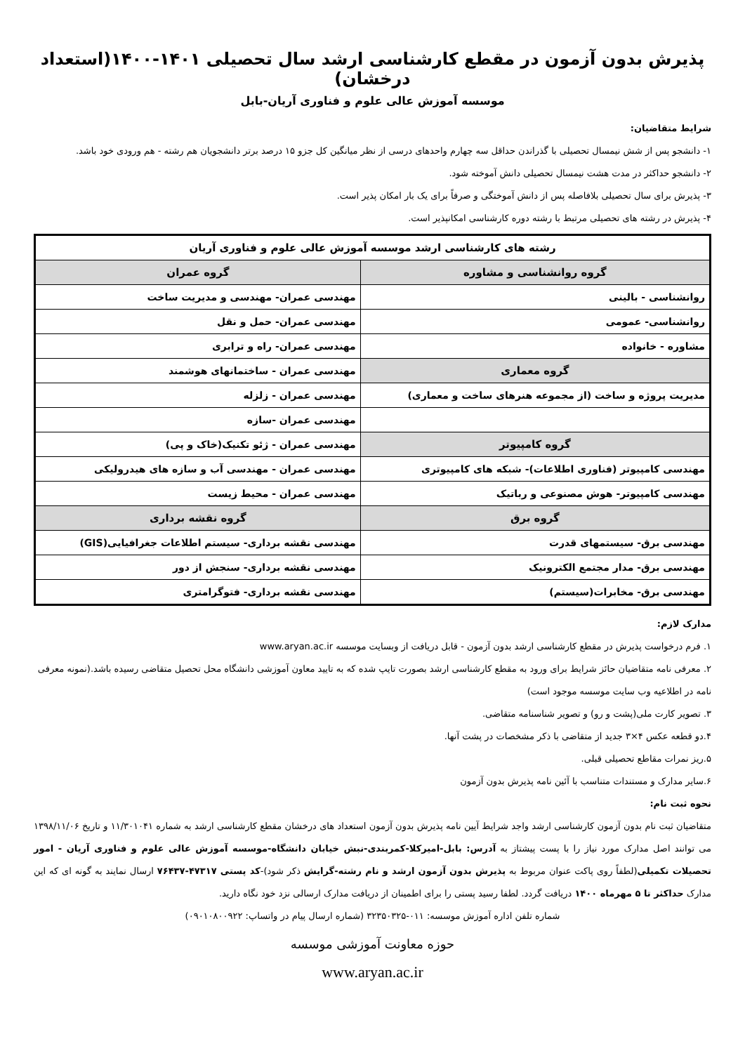پذیرش بدون آزمون در مقطع کارشناسی ارشد سال تحصیلی ۱۴۰۱-۱۴۰۰(استعداد درخشان)
موسسه آموزش عالی علوم و فناوری آریان-بابل
شرایط متقاضیان:
۱- دانشجو پس از شش نیمسال تحصیلی با گذراندن حداقل سه چهارم واحدهای درسی از نظر میانگین کل جزو ۱۵ درصد برتر دانشجویان هم رشته - هم ورودی خود باشد.
۲- دانشجو حداکثر در مدت هشت نیمسال تحصیلی دانش آموخته شود.
۳- پذیرش برای سال تحصیلی بلافاصله پس از دانش آموختگی و صرفاً برای یک بار امکان پذیر است.
۴- پذیرش در رشته های تحصیلی مرتبط با رشته دوره کارشناسی امکانپذیر است.
| رشته های کارشناسی ارشد موسسه آموزش عالی علوم و فناوری آریان | |
| --- | --- |
| گروه روانشناسی و مشاوره | گروه عمران |
| روانشناسی - بالینی | مهندسی عمران- مهندسی و مدیریت ساخت |
| روانشناسی- عمومی | مهندسی عمران- حمل و نقل |
| مشاوره - خانواده | مهندسی عمران- راه و ترابری |
| گروه معماری | مهندسی عمران - ساختمانهای هوشمند |
| مدیریت پروژه و ساخت (از مجموعه هنرهای ساخت و معماری) | مهندسی عمران - زلزله |
| | مهندسی عمران -سازه |
| گروه کامپیوتر | مهندسی عمران - ژئو تکنیک(خاک و پی) |
| مهندسی کامپیوتر (فناوری اطلاعات)- شبکه های کامپیوتری | مهندسی عمران - مهندسی آب و سازه های هیدرولیکی |
| مهندسی کامپیوتر- هوش مصنوعی و رباتیک | مهندسی عمران - محیط زیست |
| گروه برق | گروه نقشه برداری |
| مهندسی برق- سیستمهای قدرت | مهندسی نقشه برداری- سیستم اطلاعات جغرافیایی(GIS) |
| مهندسی برق- مدار مجتمع الکترونیک | مهندسی نقشه برداری- سنجش از دور |
| مهندسی برق- مخابرات(سیستم) | مهندسی نقشه برداری- فتوگرامتری |
مدارک لازم:
۱. فرم درخواست پذیرش در مقطع کارشناسی ارشد بدون آزمون - قابل دریافت از وبسایت موسسه www.aryan.ac.ir
۲. معرفی نامه متقاضیان حائز شرایط برای ورود به مقطع کارشناسی ارشد بصورت تایپ شده که به تایید معاون آموزشی دانشگاه محل تحصیل متقاضی رسیده باشد.(نمونه معرفی نامه در اطلاعیه وب سایت موسسه موجود است)
۳. تصویر کارت ملی(پشت و رو) و تصویر شناسنامه متقاضی.
۴.دو قطعه عکس ۴×۳ جدید از متقاضی با ذکر مشخصات در پشت آنها.
۵.ریز نمرات مقاطع تحصیلی قبلی.
۶.سایر مدارک و مستندات متناسب با آئین نامه پذیرش بدون آزمون
نحوه ثبت نام:
متقاضیان ثبت نام بدون آزمون کارشناسی ارشد واجد شرایط آیین نامه پذیرش بدون آزمون استعداد های درخشان مقطع کارشناسی ارشد به شماره ۱۱/۳۰۱۰۴۱ و تاریخ ۱۳۹۸/۱۱/۰۶ می توانند اصل مدارک مورد نیاز را با پست پیشتاز به آدرس: بابل-امیرکلا-کمربندی-نبش خیابان دانشگاه-موسسه آموزش عالی علوم و فناوری آریان - امور تحصیلات تکمیلی(لطفاً روی پاکت عنوان مربوط به پذیرش بدون آزمون ارشد و نام رشته-گرایش ذکر شود)-کد پستی ۴۷۳۱۷-۷۶۴۳۷ ارسال نمایند به گونه ای که این مدارک حداکثر تا ۵ مهرماه ۱۴۰۰ دریافت گردد. لطفا رسید پستی را برای اطمینان از دریافت مدارک ارسالی نزد خود نگاه دارید.
شماره تلفن اداره آموزش موسسه: ۰۱۱-۳۲۳۵۰۳۲۵ (شماره ارسال پیام در واتساپ: ۰۹۰۱۰۸۰۰۹۲۲)
حوزه معاونت آموزشی موسسه
www.aryan.ac.ir